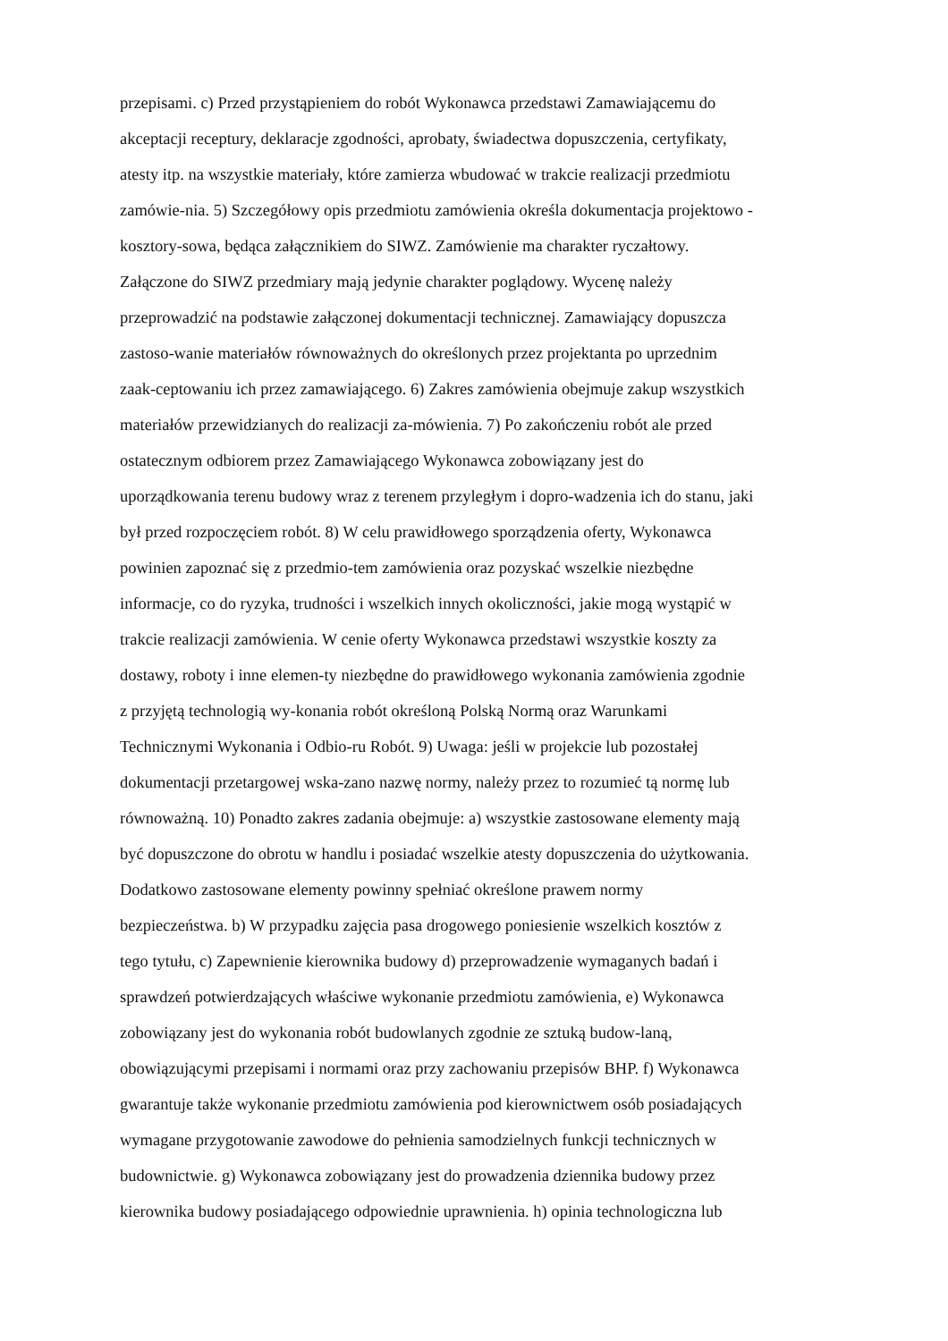przepisami. c) Przed przystąpieniem do robót Wykonawca przedstawi Zamawiającemu do
akceptacji receptury, deklaracje zgodności, aprobaty, świadectwa dopuszczenia, certyfikaty,
atesty itp. na wszystkie materiały, które zamierza wbudować w trakcie realizacji przedmiotu
zamówie-nia. 5) Szczegółowy opis przedmiotu zamówienia określa dokumentacja projektowo -
kosztory-sowa, będąca załącznikiem do SIWZ. Zamówienie ma charakter ryczałtowy.
Załączone do SIWZ przedmiary mają jedynie charakter poglądowy. Wycenę należy
przeprowadzić na podstawie załączonej dokumentacji technicznej. Zamawiający dopuszcza
zastoso-wanie materiałów równoważnych do określonych przez projektanta po uprzednim
zaak-ceptowaniu ich przez zamawiającego. 6) Zakres zamówienia obejmuje zakup wszystkich
materiałów przewidzianych do realizacji za-mówienia. 7) Po zakończeniu robót ale przed
ostatecznym odbiorem przez Zamawiającego Wykonawca zobowiązany jest do
uporządkowania terenu budowy wraz z terenem przyległym i dopro-wadzenia ich do stanu, jaki
był przed rozpoczęciem robót. 8) W celu prawidłowego sporządzenia oferty, Wykonawca
powinien zapoznać się z przedmio-tem zamówienia oraz pozyskać wszelkie niezbędne
informacje, co do ryzyka, trudności i wszelkich innych okoliczności, jakie mogą wystąpić w
trakcie realizacji zamówienia. W cenie oferty Wykonawca przedstawi wszystkie koszty za
dostawy, roboty i inne elemen-ty niezbędne do prawidłowego wykonania zamówienia zgodnie
z przyjętą technologią wy-konania robót określoną Polską Normą oraz Warunkami
Technicznymi Wykonania i Odbio-ru Robót. 9) Uwaga: jeśli w projekcie lub pozostałej
dokumentacji przetargowej wska-zano nazwę normy, należy przez to rozumieć tą normę lub
równoważną. 10) Ponadto zakres zadania obejmuje: a) wszystkie zastosowane elementy mają
być dopuszczone do obrotu w handlu i posiadać wszelkie atesty dopuszczenia do użytkowania.
Dodatkowo zastosowane elementy powinny spełniać określone prawem normy
bezpieczeństwa. b) W przypadku zajęcia pasa drogowego poniesienie wszelkich kosztów z
tego tytułu, c) Zapewnienie kierownika budowy d) przeprowadzenie wymaganych badań i
sprawdzeń potwierdzających właściwe wykonanie przedmiotu zamówienia, e) Wykonawca
zobowiązany jest do wykonania robót budowlanych zgodnie ze sztuką budow-laną,
obowiązującymi przepisami i normami oraz przy zachowaniu przepisów BHP. f) Wykonawca
gwarantuje także wykonanie przedmiotu zamówienia pod kierownictwem osób posiadających
wymagane przygotowanie zawodowe do pełnienia samodzielnych funkcji technicznych w
budownictwie. g) Wykonawca zobowiązany jest do prowadzenia dziennika budowy przez
kierownika budowy posiadającego odpowiednie uprawnienia. h) opinia technologiczna lub